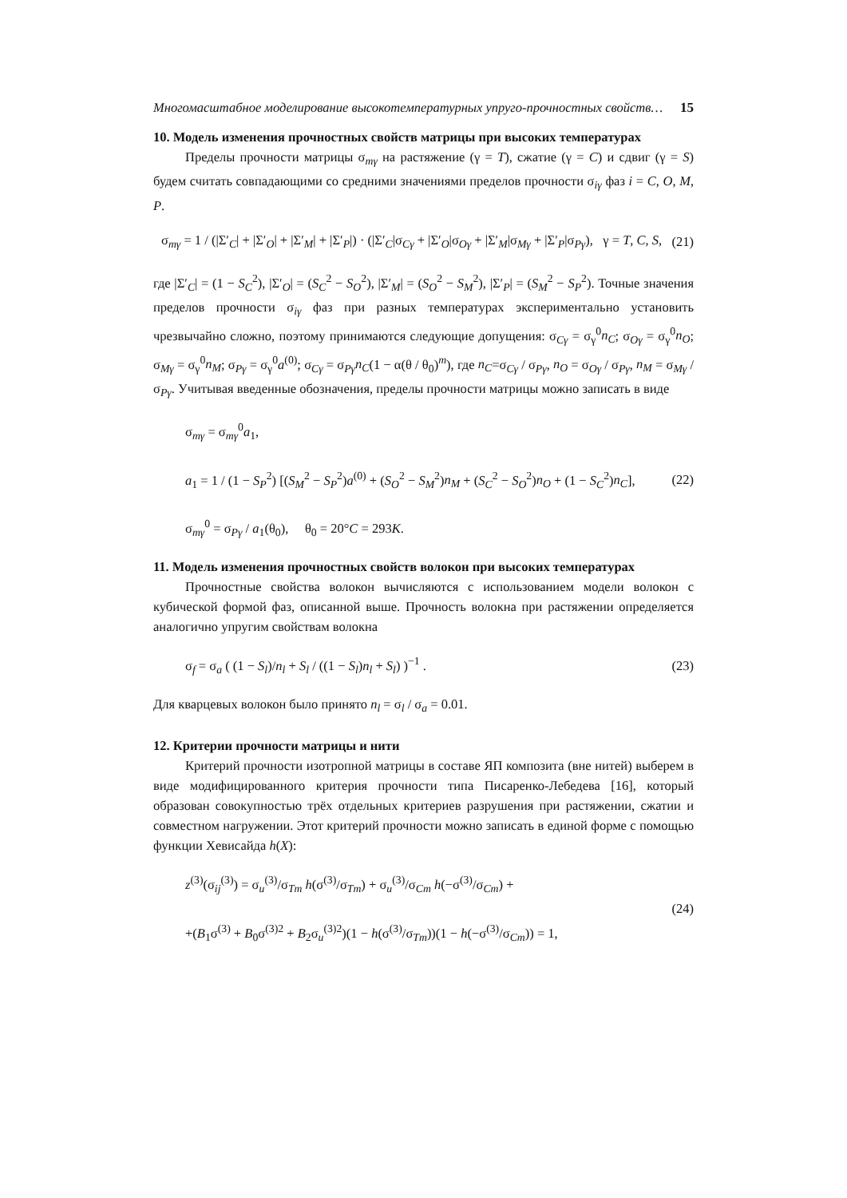Многомасштабное моделирование высокотемпературных упруго-прочностных свойств… 15
10. Модель изменения прочностных свойств матрицы при высоких температурах
Пределы прочности матрицы σ<sub>mγ</sub> на растяжение (γ = T), сжатие (γ = C) и сдвиг (γ = S) будем считать совпадающими со средними значениями пределов прочности σ<sub>iγ</sub> фаз i = C, O, M, P.
σ<sub>mγ</sub> = 1 / (|Σ′<sub>C</sub>| + |Σ′<sub>O</sub>| + |Σ′<sub>M</sub>| + |Σ′<sub>P</sub>|) · (|Σ′<sub>C</sub>|σ<sub>Cγ</sub> + |Σ′<sub>O</sub>|σ<sub>Oγ</sub> + |Σ′<sub>M</sub>|σ<sub>Mγ</sub> + |Σ′<sub>P</sub>|σ<sub>Pγ</sub>), γ = T, C, S, (21)
где |Σ′<sub>C</sub>| = (1 − S<sub>C</sub><sup>2</sup>), |Σ′<sub>O</sub>| = (S<sub>C</sub><sup>2</sup> − S<sub>O</sub><sup>2</sup>), |Σ′<sub>M</sub>| = (S<sub>O</sub><sup>2</sup> − S<sub>M</sub><sup>2</sup>), |Σ′<sub>P</sub>| = (S<sub>M</sub><sup>2</sup> − S<sub>P</sub><sup>2</sup>). Точные значения пределов прочности σ<sub>iγ</sub> фаз при разных температурах экспериментально установить чрезвычайно сложно, поэтому принимаются следующие допущения: σ<sub>Cγ</sub> = σ<sub>γ</sub><sup>0</sup>n<sub>C</sub>; σ<sub>Oγ</sub> = σ<sub>γ</sub><sup>0</sup>n<sub>O</sub>; σ<sub>Mγ</sub> = σ<sub>γ</sub><sup>0</sup>n<sub>M</sub>; σ<sub>Pγ</sub> = σ<sub>γ</sub><sup>0</sup>a<sup>(0)</sup>; σ<sub>Cγ</sub> = σ<sub>Pγ</sub>n<sub>C</sub>(1 − α(θ / θ<sub>0</sub>)<sup>m</sup>), где n<sub>C</sub>=σ<sub>Cγ</sub> / σ<sub>Pγ</sub>, n<sub>O</sub> = σ<sub>Oγ</sub> / σ<sub>Pγ</sub>, n<sub>M</sub> = σ<sub>Mγ</sub> / σ<sub>Pγ</sub>. Учитывая введенные обозначения, пределы прочности матрицы можно записать в виде
σ<sub>mγ</sub> = σ<sub>mγ</sub><sup>0</sup>a<sub>1</sub>,
a<sub>1</sub> = 1 / (1 − S<sub>P</sub><sup>2</sup>) [(S<sub>M</sub><sup>2</sup> − S<sub>P</sub><sup>2</sup>)a<sup>(0)</sup> + (S<sub>O</sub><sup>2</sup> − S<sub>M</sub><sup>2</sup>)n<sub>M</sub> + (S<sub>C</sub><sup>2</sup> − S<sub>O</sub><sup>2</sup>)n<sub>O</sub> + (1 − S<sub>C</sub><sup>2</sup>)n<sub>C</sub>],
σ<sub>mγ</sub><sup>0</sup> = σ<sub>Pγ</sub> / a<sub>1</sub>(θ<sub>0</sub>), θ<sub>0</sub> = 20°C = 293K. (22)
11. Модель изменения прочностных свойств волокон при высоких температурах
Прочностные свойства волокон вычисляются с использованием модели волокон с кубической формой фаз, описанной выше. Прочность волокна при растяжении определяется аналогично упругим свойствам волокна
σ<sub>f</sub> = σ<sub>a</sub> ( (1 − S<sub>l</sub>)/n<sub>l</sub> + S<sub>l</sub> / ((1 − S<sub>l</sub>)n<sub>l</sub> + S<sub>l</sub>) )<sup>−1</sup> . (23)
Для кварцевых волокон было принято n<sub>l</sub> = σ<sub>l</sub> / σ<sub>a</sub> = 0.01.
12. Критерии прочности матрицы и нити
Критерий прочности изотропной матрицы в составе ЯП композита (вне нитей) выберем в виде модифицированного критерия прочности типа Писаренко-Лебедева [16], который образован совокупностью трёх отдельных критериев разрушения при растяжении, сжатии и совместном нагружении. Этот критерий прочности можно записать в единой форме с помощью функции Хевисайда h(X):
z<sup>(3)</sup>(σ<sub>ij</sub><sup>(3)</sup>) = σ<sub>u</sub><sup>(3)</sup>/σ<sub>Tm</sub> h(σ<sup>(3)</sup>/σ<sub>Tm</sub>) + σ<sub>u</sub><sup>(3)</sup>/σ<sub>Cm</sub> h(−σ<sup>(3)</sup>/σ<sub>Cm</sub>) +
+(B<sub>1</sub>σ<sup>(3)</sup> + B<sub>0</sub>σ<sup>(3)2</sup> + B<sub>2</sub>σ<sub>u</sub><sup>(3)2</sup>)(1 − h(σ<sup>(3)</sup>/σ<sub>Tm</sub>))(1 − h(−σ<sup>(3)</sup>/σ<sub>Cm</sub>)) = 1, (24)